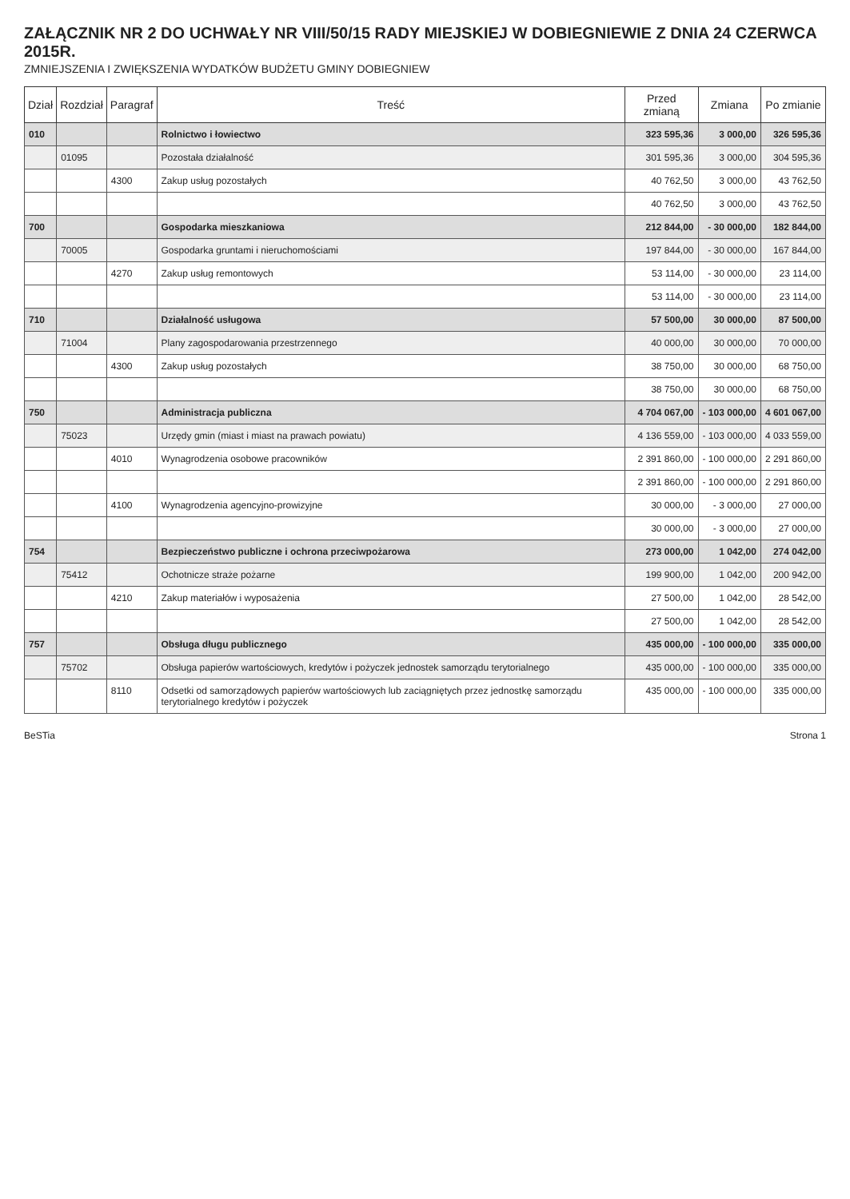ZAŁĄCZNIK NR 2 DO UCHWAŁY NR VIII/50/15 RADY MIEJSKIEJ W DOBIEGNIEWIE Z DNIA 24 CZERWCA 2015R.
ZMNIEJSZENIA I ZWIĘKSZENIA WYDATKÓW BUDŻETU GMINY DOBIEGNIEW
| Dział | Rozdział | Paragraf | Treść | Przed zmianą | Zmiana | Po zmianie |
| --- | --- | --- | --- | --- | --- | --- |
| 010 | | | Rolnictwo i łowiectwo | 323 595,36 | 3 000,00 | 326 595,36 |
| | 01095 | | Pozostała działalność | 301 595,36 | 3 000,00 | 304 595,36 |
| | | 4300 | Zakup usług pozostałych | 40 762,50 | 3 000,00 | 43 762,50 |
| | | | | 40 762,50 | 3 000,00 | 43 762,50 |
| 700 | | | Gospodarka mieszkaniowa | 212 844,00 | - 30 000,00 | 182 844,00 |
| | 70005 | | Gospodarka gruntami i nieruchomościami | 197 844,00 | - 30 000,00 | 167 844,00 |
| | | 4270 | Zakup usług remontowych | 53 114,00 | - 30 000,00 | 23 114,00 |
| | | | | 53 114,00 | - 30 000,00 | 23 114,00 |
| 710 | | | Działalność usługowa | 57 500,00 | 30 000,00 | 87 500,00 |
| | 71004 | | Plany zagospodarowania przestrzennego | 40 000,00 | 30 000,00 | 70 000,00 |
| | | 4300 | Zakup usług pozostałych | 38 750,00 | 30 000,00 | 68 750,00 |
| | | | | 38 750,00 | 30 000,00 | 68 750,00 |
| 750 | | | Administracja publiczna | 4 704 067,00 | - 103 000,00 | 4 601 067,00 |
| | 75023 | | Urzędy gmin (miast i miast na prawach powiatu) | 4 136 559,00 | - 103 000,00 | 4 033 559,00 |
| | | 4010 | Wynagrodzenia osobowe pracowników | 2 391 860,00 | - 100 000,00 | 2 291 860,00 |
| | | | | 2 391 860,00 | - 100 000,00 | 2 291 860,00 |
| | | 4100 | Wynagrodzenia agencyjno-prowizyjne | 30 000,00 | - 3 000,00 | 27 000,00 |
| | | | | 30 000,00 | - 3 000,00 | 27 000,00 |
| 754 | | | Bezpieczeństwo publiczne i ochrona przeciwpożarowa | 273 000,00 | 1 042,00 | 274 042,00 |
| | 75412 | | Ochotnicze straże pożarne | 199 900,00 | 1 042,00 | 200 942,00 |
| | | 4210 | Zakup materiałów i wyposażenia | 27 500,00 | 1 042,00 | 28 542,00 |
| | | | | 27 500,00 | 1 042,00 | 28 542,00 |
| 757 | | | Obsługa długu publicznego | 435 000,00 | - 100 000,00 | 335 000,00 |
| | 75702 | | Obsługa papierów wartościowych, kredytów i pożyczek jednostek samorządu terytorialnego | 435 000,00 | - 100 000,00 | 335 000,00 |
| | | 8110 | Odsetki od samorządowych papierów wartościowych lub zaciągniętych przez jednostkę samorządu terytorialnego kredytów i pożyczek | 435 000,00 | - 100 000,00 | 335 000,00 |
BeSTia Strona 1